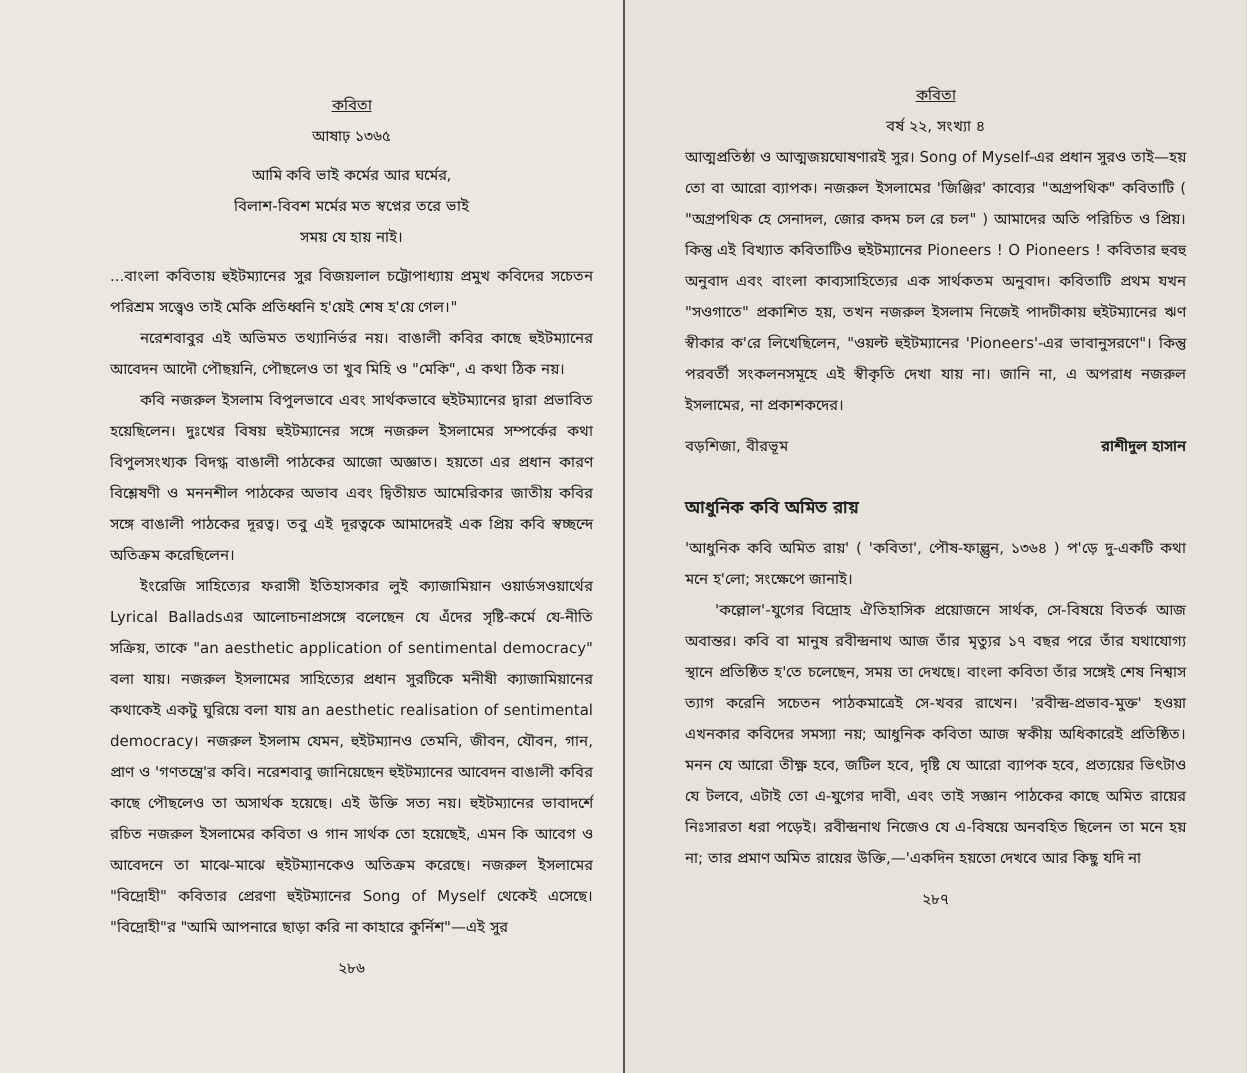কবিতা
আষাঢ় ১৩৬৫
আমি কবি ভাই কর্মের আর ঘর্মের,
বিলাশ-বিবশ মর্মের মত স্বপ্নের তরে ভাই
সময় যে হায় নাই।
...বাংলা কবিতায় হুইটম্যানের সুর বিজয়লাল চট্টোপাধ্যায় প্রমুখ কবিদের সচেতন পরিশ্রম সত্ত্বেও তাই মেকি প্রতিধ্বনি হ'য়েই শেষ হ'য়ে গেল।"
নরেশবাবুর এই অভিমত তথ্যানির্ভর নয়। বাঙালী কবির কাছে হুইটম্যানের আবেদন আদৌ পৌছয়নি, পৌছলেও তা খুব মিহি ও "মেকি", এ কথা ঠিক নয়।
কবি নজরুল ইসলাম বিপুলভাবে এবং সার্থকভাবে হুইটম্যানের দ্বারা প্রভাবিত হয়েছিলেন। দুঃখের বিষয় হুইটম্যানের সঙ্গে নজরুল ইসলামের সম্পর্কের কথা বিপুলসংখ্যক বিদগ্ধ বাঙালী পাঠকের আজো অজ্ঞাত। হয়তো এর প্রধান কারণ বিশ্লেষণী ও মননশীল পাঠকের অভাব এবং দ্বিতীয়ত আমেরিকার জাতীয় কবির সঙ্গে বাঙালী পাঠকের দূরত্ব। তবু এই দূরত্বকে আমাদেরই এক প্রিয় কবি স্বচ্ছন্দে অতিক্রম করেছিলেন।
ইংরেজি সাহিত্যের ফরাসী ইতিহাসকার লুই ক্যাজামিয়ান ওয়ার্ডসওয়ার্থের Lyrical Balladsএর আলোচনাপ্রসঙ্গে বলেছেন যে এঁদের সৃষ্টি-কর্মে যে-নীতি সক্রিয়, তাকে "an aesthetic application of sentimental democracy" বলা যায়। নজরুল ইসলামের সাহিত্যের প্রধান সুরটিকে মনীষী ক্যাজামিয়ানের কথাকেই একটু ঘুরিয়ে বলা যায় an aesthetic realisation of sentimental democracy। নজরুল ইসলাম যেমন, হুইটম্যানও তেমনি, জীবন, যৌবন, গান, প্রাণ ও 'গণতন্ত্রে'র কবি। নরেশবাবু জানিয়েছেন হুইটম্যানের আবেদন বাঙালী কবির কাছে পৌছলেও তা অসার্থক হয়েছে। এই উক্তি সত্য নয়। হুইটম্যানের ভাবাদর্শে রচিত নজরুল ইসলামের কবিতা ও গান সার্থক তো হয়েছেই, এমন কি আবেগ ও আবেদনে তা মাঝে-মাঝে হুইটম্যানকেও অতিক্রম করেছে। নজরুল ইসলামের "বিদ্রোহী" কবিতার প্রেরণা হুইটম্যানের Song of Myself থেকেই এসেছে। "বিদ্রোহী"র "আমি আপনারে ছাড়া করি না কাহারে কুর্নিশ"—এই সুর
২৮৬
কবিতা
বর্ষ ২২, সংখ্যা ৪
আত্মপ্রতিষ্ঠা ও আত্মজয়ঘোষণারই সুর। Song of Myself-এর প্রধান সুরও তাই—হয় তো বা আরো ব্যাপক। নজরুল ইসলামের 'জিঞ্জির' কাব্যের "অগ্রপথিক" কবিতাটি ( "অগ্রপথিক হে সেনাদল, জোর কদম চল রে চল" ) আমাদের অতি পরিচিত ও প্রিয়। কিন্তু এই বিখ্যাত কবিতাটিও হুইটম্যানের Pioneers ! O Pioneers ! কবিতার হুবহু অনুবাদ এবং বাংলা কাব্যসাহিত্যের এক সার্থকতম অনুবাদ। কবিতাটি প্রথম যখন "সওগাতে" প্রকাশিত হয়, তখন নজরুল ইসলাম নিজেই পাদটীকায় হুইটম্যানের ঋণ স্বীকার ক'রে লিখেছিলেন, "ওয়ল্ট হুইটম্যানের 'Pioneers'-এর ভাবানুসরণে"। কিন্তু পরবর্তী সংকলনসমূহে এই স্বীকৃতি দেখা যায় না। জানি না, এ অপরাধ নজরুল ইসলামের, না প্রকাশকদের।
বড়শিজা, বীরভূম রাশীদুল হাসান
আধুনিক কবি অমিত রায়
'আধুনিক কবি অমিত রায়' ( 'কবিতা', পৌষ-ফাল্গুন, ১৩৬৪ ) প'ড়ে দু-একটি কথা মনে হ'লো; সংক্ষেপে জানাই।
'কল্লোল'-যুগের বিদ্রোহ ঐতিহাসিক প্রয়োজনে সার্থক, সে-বিষয়ে বিতর্ক আজ অবান্তর। কবি বা মানুষ রবীন্দ্রনাথ আজ তাঁর মৃত্যুর ১৭ বছর পরে তাঁর যথাযোগ্য স্থানে প্রতিষ্ঠিত হ'তে চলেছেন, সময় তা দেখছে। বাংলা কবিতা তাঁর সঙ্গেই শেষ নিশ্বাস ত্যাগ করেনি সচেতন পাঠকমাত্রেই সে-খবর রাখেন। 'রবীন্দ্র-প্রভাব-মুক্ত' হওয়া এখনকার কবিদের সমস্যা নয়; আধুনিক কবিতা আজ স্বকীয় অধিকারেই প্রতিষ্ঠিত। মনন যে আরো তীক্ষ্ণ হবে, জটিল হবে, দৃষ্টি যে আরো ব্যাপক হবে, প্রত্যয়ের ভিৎটাও যে টলবে, এটাই তো এ-যুগের দাবী, এবং তাই সজ্ঞান পাঠকের কাছে অমিত রায়ের নিঃসারতা ধরা পড়েই। রবীন্দ্রনাথ নিজেও যে এ-বিষয়ে অনবহিত ছিলেন তা মনে হয় না; তার প্রমাণ অমিত রায়ের উক্তি,—'একদিন হয়তো দেখবে আর কিছু যদি না
২৮৭